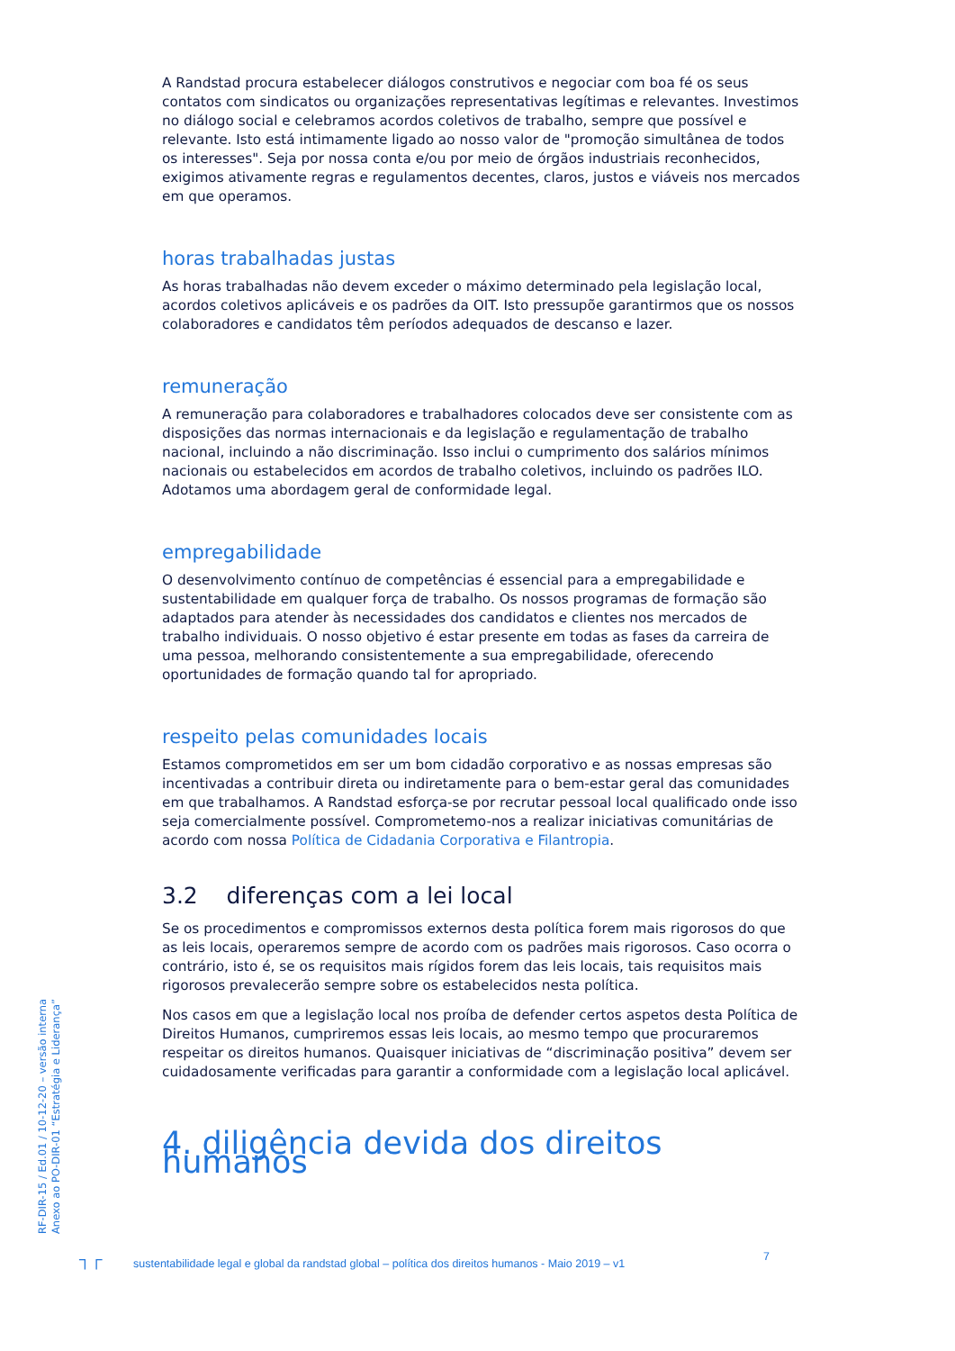A Randstad procura estabelecer diálogos construtivos e negociar com boa fé os seus contatos com sindicatos ou organizações representativas legítimas e relevantes. Investimos no diálogo social e celebramos acordos coletivos de trabalho, sempre que possível e relevante. Isto está intimamente ligado ao nosso valor de "promoção simultânea de todos os interesses". Seja por nossa conta e/ou por meio de órgãos industriais reconhecidos, exigimos ativamente regras e regulamentos decentes, claros, justos e viáveis nos mercados em que operamos.
horas trabalhadas justas
As horas trabalhadas não devem exceder o máximo determinado pela legislação local, acordos coletivos aplicáveis e os padrões da OIT. Isto pressupõe garantirmos que os nossos colaboradores e candidatos têm períodos adequados de descanso e lazer.
remuneração
A remuneração para colaboradores e trabalhadores colocados deve ser consistente com as disposições das normas internacionais e da legislação e regulamentação de trabalho nacional, incluindo a não discriminação. Isso inclui o cumprimento dos salários mínimos nacionais ou estabelecidos em acordos de trabalho coletivos, incluindo os padrões ILO. Adotamos uma abordagem geral de conformidade legal.
empregabilidade
O desenvolvimento contínuo de competências é essencial para a empregabilidade e sustentabilidade em qualquer força de trabalho. Os nossos programas de formação são adaptados para atender às necessidades dos candidatos e clientes nos mercados de trabalho individuais. O nosso objetivo é estar presente em todas as fases da carreira de uma pessoa, melhorando consistentemente a sua empregabilidade, oferecendo oportunidades de formação quando tal for apropriado.
respeito pelas comunidades locais
Estamos comprometidos em ser um bom cidadão corporativo e as nossas empresas são incentivadas a contribuir direta ou indiretamente para o bem-estar geral das comunidades em que trabalhamos. A Randstad esforça-se por recrutar pessoal local qualificado onde isso seja comercialmente possível. Comprometemo-nos a realizar iniciativas comunitárias de acordo com nossa Política de Cidadania Corporativa e Filantropia.
3.2 diferenças com a lei local
Se os procedimentos e compromissos externos desta política forem mais rigorosos do que as leis locais, operaremos sempre de acordo com os padrões mais rigorosos. Caso ocorra o contrário, isto é, se os requisitos mais rígidos forem das leis locais, tais requisitos mais rigorosos prevalecerão sempre sobre os estabelecidos nesta política.
Nos casos em que a legislação local nos proíba de defender certos aspetos desta Política de Direitos Humanos, cumpriremos essas leis locais, ao mesmo tempo que procuraremos respeitar os direitos humanos. Quaisquer iniciativas de “discriminação positiva” devem ser cuidadosamente verificadas para garantir a conformidade com a legislação local aplicável.
4. diligência devida dos direitos humanos
RF-DIR-15 / Ed.01 / 10-12-20 – versão interna
Anexo ao PO-DIR-01 “Estratégia e Liderança”
┐┌ sustentabilidade legal e global da randstad global – política dos direitos humanos - Maio 2019 – v1 7